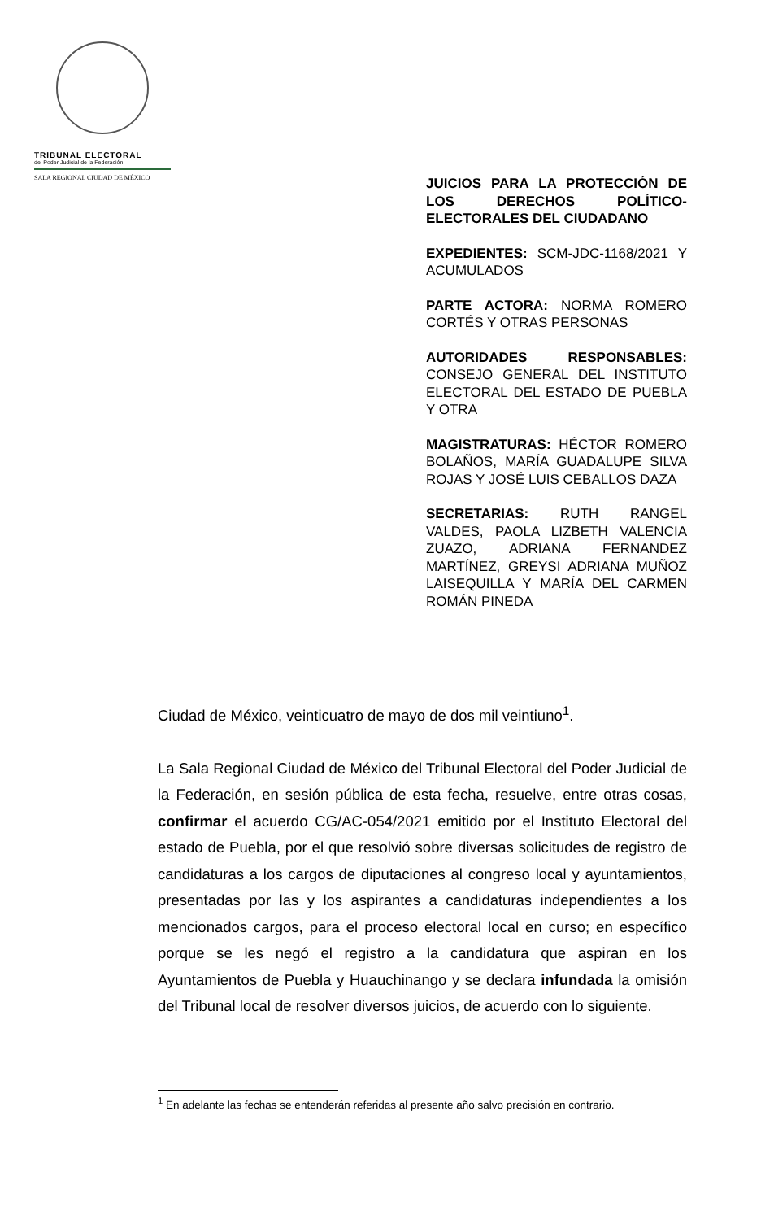TRIBUNAL ELECTORAL
del Poder Judicial de la Federación
SALA REGIONAL CIUDAD DE MÉXICO
JUICIOS PARA LA PROTECCIÓN DE LOS DERECHOS POLÍTICO-ELECTORALES DEL CIUDADANO
EXPEDIENTES: SCM-JDC-1168/2021 Y ACUMULADOS
PARTE ACTORA: NORMA ROMERO CORTÉS Y OTRAS PERSONAS
AUTORIDADES RESPONSABLES: CONSEJO GENERAL DEL INSTITUTO ELECTORAL DEL ESTADO DE PUEBLA Y OTRA
MAGISTRATURAS: HÉCTOR ROMERO BOLAÑOS, MARÍA GUADALUPE SILVA ROJAS Y JOSÉ LUIS CEBALLOS DAZA
SECRETARIAS: RUTH RANGEL VALDES, PAOLA LIZBETH VALENCIA ZUAZO, ADRIANA FERNANDEZ MARTÍNEZ, GREYSI ADRIANA MUÑOZ LAISEQUILLA Y MARÍA DEL CARMEN ROMÁN PINEDA
Ciudad de México, veinticuatro de mayo de dos mil veintiuno<sup>1</sup>.
La Sala Regional Ciudad de México del Tribunal Electoral del Poder Judicial de la Federación, en sesión pública de esta fecha, resuelve, entre otras cosas, confirmar el acuerdo CG/AC-054/2021 emitido por el Instituto Electoral del estado de Puebla, por el que resolvió sobre diversas solicitudes de registro de candidaturas a los cargos de diputaciones al congreso local y ayuntamientos, presentadas por las y los aspirantes a candidaturas independientes a los mencionados cargos, para el proceso electoral local en curso; en específico porque se les negó el registro a la candidatura que aspiran en los Ayuntamientos de Puebla y Huauchinango y se declara infundada la omisión del Tribunal local de resolver diversos juicios, de acuerdo con lo siguiente.
<sup>1</sup> En adelante las fechas se entenderán referidas al presente año salvo precisión en contrario.